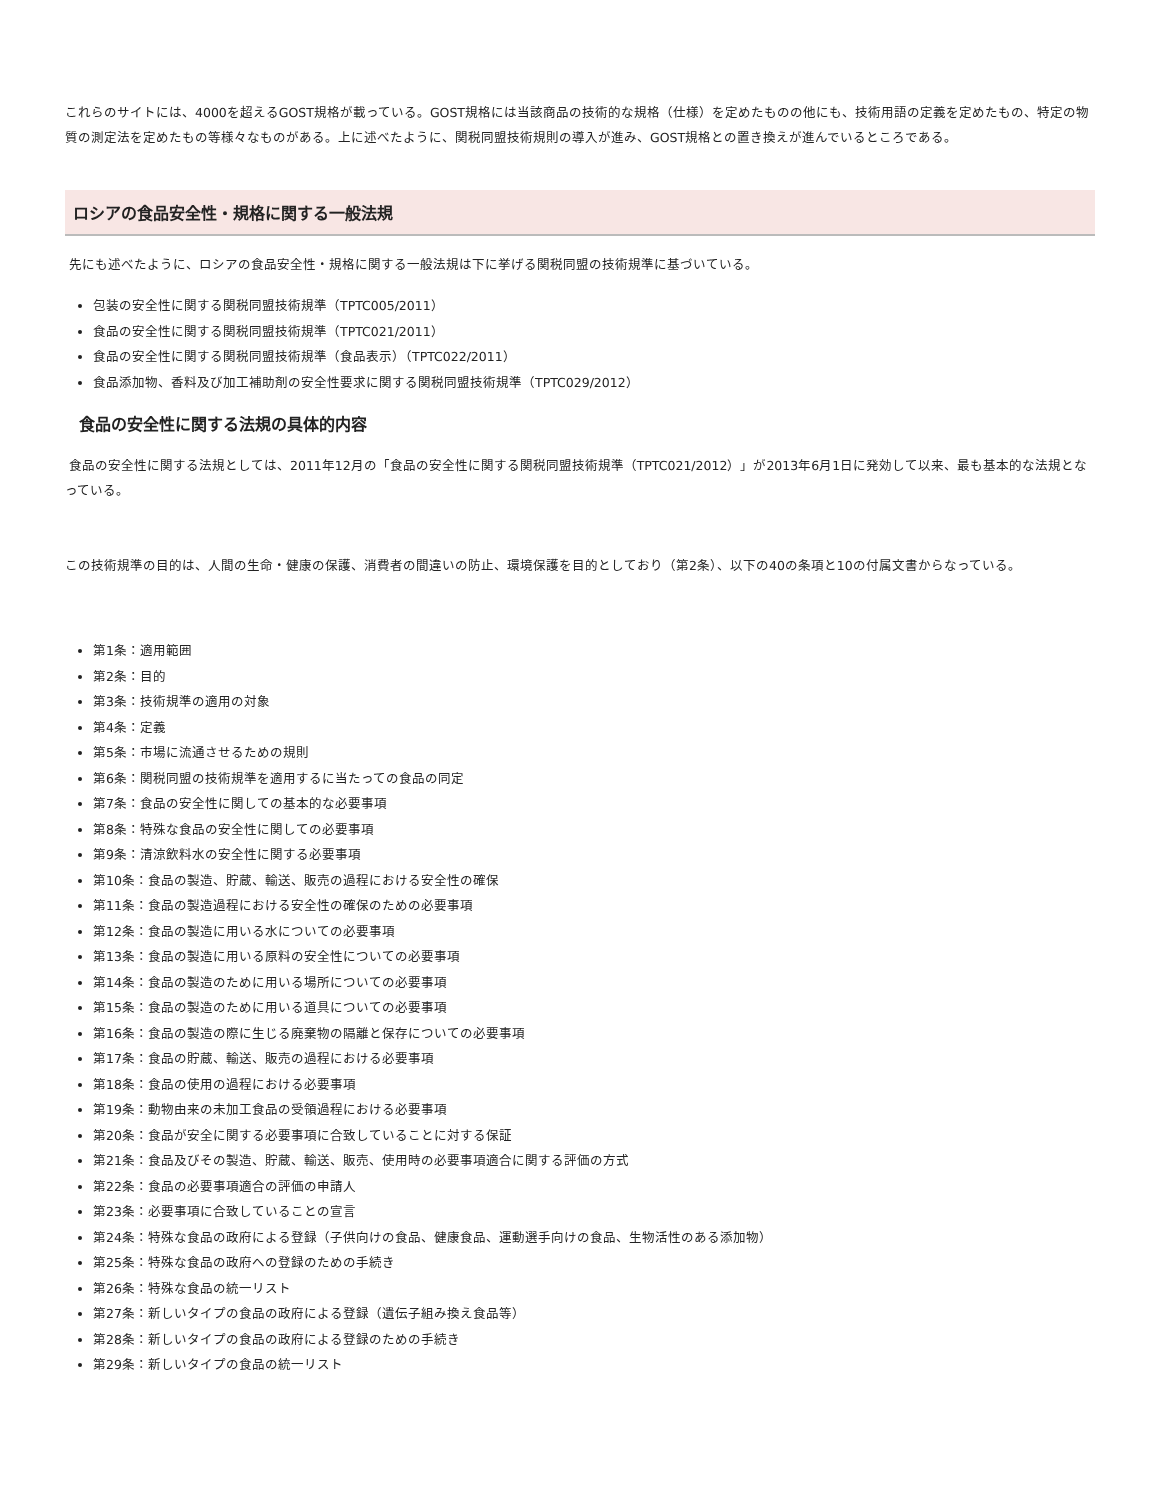これらのサイトには、4000を超えるGOST規格が載っている。GOST規格には当該商品の技術的な規格（仕様）を定めたものの他にも、技術用語の定義を定めたもの、特定の物質の測定法を定めたもの等様々なものがある。上に述べたように、関税同盟技術規則の導入が進み、GOST規格との置き換えが進んでいるところである。
ロシアの食品安全性・規格に関する一般法規
先にも述べたように、ロシアの食品安全性・規格に関する一般法規は下に挙げる関税同盟の技術規準に基づいている。
包装の安全性に関する関税同盟技術規準（TPTC005/2011）
食品の安全性に関する関税同盟技術規準（TPTC021/2011）
食品の安全性に関する関税同盟技術規準（食品表示）（TPTC022/2011）
食品添加物、香料及び加工補助剤の安全性要求に関する関税同盟技術規準（TPTC029/2012）
食品の安全性に関する法規の具体的内容
食品の安全性に関する法規としては、2011年12月の「食品の安全性に関する関税同盟技術規準（TPTC021/2012）」が2013年6月1日に発効して以来、最も基本的な法規となっている。
この技術規準の目的は、人間の生命・健康の保護、消費者の間違いの防止、環境保護を目的としており（第2条）、以下の40の条項と10の付属文書からなっている。
第1条：適用範囲
第2条：目的
第3条：技術規準の適用の対象
第4条：定義
第5条：市場に流通させるための規則
第6条：関税同盟の技術規準を適用するに当たっての食品の同定
第7条：食品の安全性に関しての基本的な必要事項
第8条：特殊な食品の安全性に関しての必要事項
第9条：清涼飲料水の安全性に関する必要事項
第10条：食品の製造、貯蔵、輸送、販売の過程における安全性の確保
第11条：食品の製造過程における安全性の確保のための必要事項
第12条：食品の製造に用いる水についての必要事項
第13条：食品の製造に用いる原料の安全性についての必要事項
第14条：食品の製造のために用いる場所についての必要事項
第15条：食品の製造のために用いる道具についての必要事項
第16条：食品の製造の際に生じる廃棄物の隔離と保存についての必要事項
第17条：食品の貯蔵、輸送、販売の過程における必要事項
第18条：食品の使用の過程における必要事項
第19条：動物由来の未加工食品の受領過程における必要事項
第20条：食品が安全に関する必要事項に合致していることに対する保証
第21条：食品及びその製造、貯蔵、輸送、販売、使用時の必要事項適合に関する評価の方式
第22条：食品の必要事項適合の評価の申請人
第23条：必要事項に合致していることの宣言
第24条：特殊な食品の政府による登録（子供向けの食品、健康食品、運動選手向けの食品、生物活性のある添加物）
第25条：特殊な食品の政府への登録のための手続き
第26条：特殊な食品の統一リスト
第27条：新しいタイプの食品の政府による登録（遺伝子組み換え食品等）
第28条：新しいタイプの食品の政府による登録のための手続き
第29条：新しいタイプの食品の統一リスト